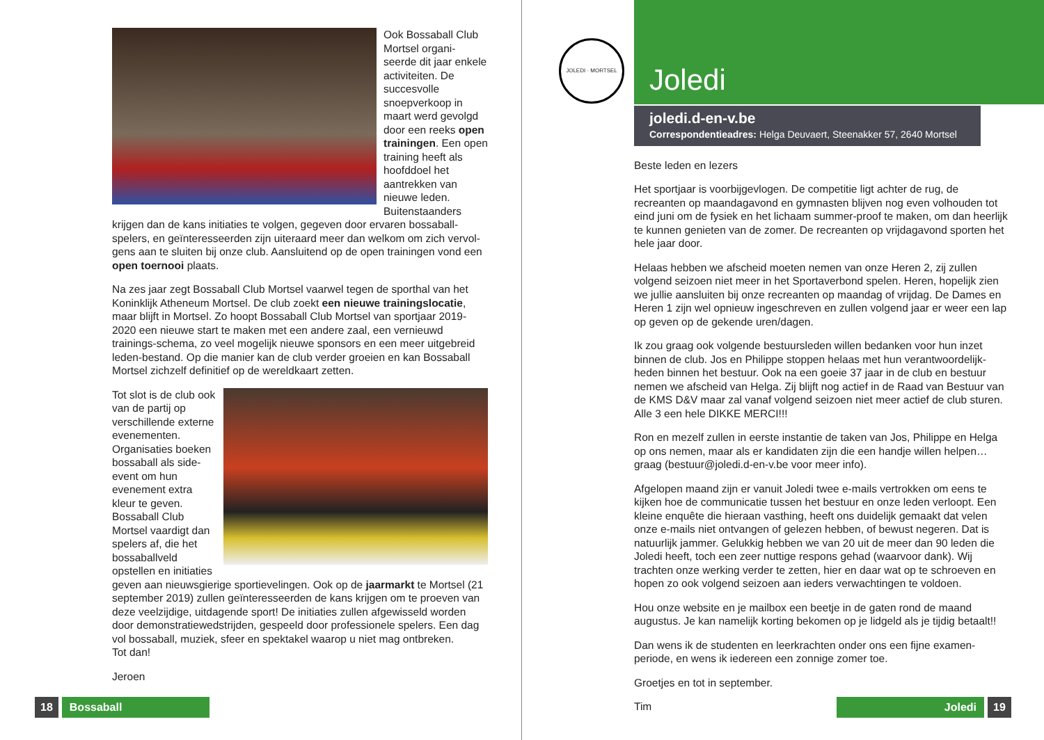Ook Bossaball Club Mortsel organi-seerde dit jaar enkele activiteiten. De succesvolle snoepverkoop in maart werd gevolgd door een reeks open trainingen. Een open training heeft als hoofddoel het aantrekken van nieuwe leden. Buitenstaanders krijgen dan de kans initiaties te volgen, gegeven door ervaren bossaball-spelers, en geïnteresseerden zijn uiteraard meer dan welkom om zich vervol-gens aan te sluiten bij onze club. Aansluitend op de open trainingen vond een open toernooi plaats.
Na zes jaar zegt Bossaball Club Mortsel vaarwel tegen de sporthal van het Koninklijk Atheneum Mortsel. De club zoekt een nieuwe trainingslocatie, maar blijft in Mortsel. Zo hoopt Bossaball Club Mortsel van sportjaar 2019-2020 een nieuwe start te maken met een andere zaal, een vernieuwd trainings-schema, zo veel mogelijk nieuwe sponsors en een meer uitgebreid leden-bestand. Op die manier kan de club verder groeien en kan Bossaball Mortsel zichzelf definitief op de wereldkaart zetten.
Tot slot is de club ook van de partij op verschillende externe evenementen. Organisaties boeken bossaball als side-event om hun evenement extra kleur te geven. Bossaball Club Mortsel vaardigt dan spelers af, die het bossaballveld opstellen en initiaties geven aan nieuwsgierige sportievelingen. Ook op de jaarmarkt te Mortsel (21 september 2019) zullen geïnteresseerden de kans krijgen om te proeven van deze veelzijdige, uitdagende sport! De initiaties zullen afgewisseld worden door demonstratiewedstrijden, gespeeld door professionele spelers. Een dag vol bossaball, muziek, sfeer en spektakel waarop u niet mag ontbreken.
Tot dan!
Jeroen
18 Bossaball
JOLEDI · MORTSEL
Joledi
joledi.d-en-v.be
Correspondentieadres: Helga Deuvaert, Steenakker 57, 2640 Mortsel
Beste leden en lezers
Het sportjaar is voorbijgevlogen. De competitie ligt achter de rug, de recreanten op maandagavond en gymnasten blijven nog even volhouden tot eind juni om de fysiek en het lichaam summer-proof te maken, om dan heerlijk te kunnen genieten van de zomer. De recreanten op vrijdagavond sporten het hele jaar door.
Helaas hebben we afscheid moeten nemen van onze Heren 2, zij zullen volgend seizoen niet meer in het Sportaverbond spelen. Heren, hopelijk zien we jullie aansluiten bij onze recreanten op maandag of vrijdag. De Dames en Heren 1 zijn wel opnieuw ingeschreven en zullen volgend jaar er weer een lap op geven op de gekende uren/dagen.
Ik zou graag ook volgende bestuursleden willen bedanken voor hun inzet binnen de club. Jos en Philippe stoppen helaas met hun verantwoordelijk-heden binnen het bestuur. Ook na een goeie 37 jaar in de club en bestuur nemen we afscheid van Helga. Zij blijft nog actief in de Raad van Bestuur van de KMS D&V maar zal vanaf volgend seizoen niet meer actief de club sturen. Alle 3 een hele DIKKE MERCI!!!
Ron en mezelf zullen in eerste instantie de taken van Jos, Philippe en Helga op ons nemen, maar als er kandidaten zijn die een handje willen helpen… graag (bestuur@joledi.d-en-v.be voor meer info).
Afgelopen maand zijn er vanuit Joledi twee e-mails vertrokken om eens te kijken hoe de communicatie tussen het bestuur en onze leden verloopt. Een kleine enquête die hieraan vasthing, heeft ons duidelijk gemaakt dat velen onze e-mails niet ontvangen of gelezen hebben, of bewust negeren. Dat is natuurlijk jammer. Gelukkig hebben we van 20 uit de meer dan 90 leden die Joledi heeft, toch een zeer nuttige respons gehad (waarvoor dank). Wij trachten onze werking verder te zetten, hier en daar wat op te schroeven en hopen zo ook volgend seizoen aan ieders verwachtingen te voldoen.
Hou onze website en je mailbox een beetje in de gaten rond de maand augustus. Je kan namelijk korting bekomen op je lidgeld als je tijdig betaalt!!
Dan wens ik de studenten en leerkrachten onder ons een fijne examen-periode, en wens ik iedereen een zonnige zomer toe.
Groetjes en tot in september.
Tim
Joledi 19